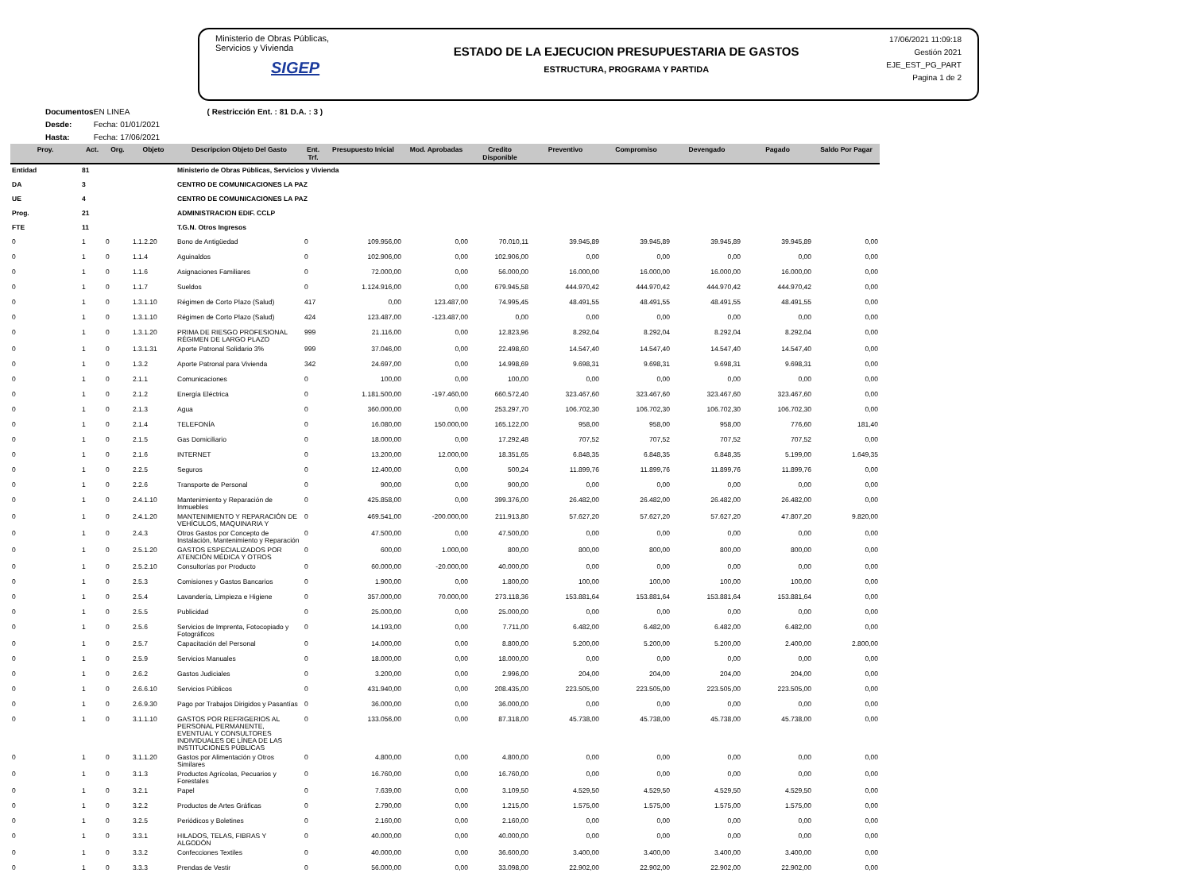Ministerio de Obras Públicas, Servicios y Vivienda
SIGEP
ESTADO DE LA EJECUCION PRESUPUESTARIA DE GASTOS
ESTRUCTURA, PROGRAMA Y PARTIDA
17/06/2021 11:09:18
Gestión 2021
EJE_EST_PG_PART
Pagina 1 de 2
Documentos: EN LINEA ( Restricción Ent. : 81 D.A. : 3 )
Desde: Fecha: 01/01/2021
Hasta: Fecha: 17/06/2021
| Proy. | Act. | Org. | Objeto | Descripcion Objeto Del Gasto | Ent. Trf. | Presupuesto Inicial | Mod. Aprobadas | Credito Disponible | Preventivo | Compromiso | Devengado | Pagado | Saldo Por Pagar |
| --- | --- | --- | --- | --- | --- | --- | --- | --- | --- | --- | --- | --- | --- |
| Entidad | 81 | | | Ministerio de Obras Públicas, Servicios y Vivienda | | | | | | | | | |
| DA | 3 | | | CENTRO DE COMUNICACIONES LA PAZ | | | | | | | | | |
| UE | 4 | | | CENTRO DE COMUNICACIONES LA PAZ | | | | | | | | | |
| Prog. | 21 | | | ADMINISTRACION EDIF. CCLP | | | | | | | | | |
| FTE | 11 | | | T.G.N. Otros Ingresos | | | | | | | | | |
| 0 | 1 | 0 | 1.1.2.20 | Bono de Antigüedad | 0 | 109.956,00 | 0,00 | 70.010,11 | 39.945,89 | 39.945,89 | 39.945,89 | 39.945,89 | 0,00 |
| 0 | 1 | 0 | 1.1.4 | Aguinaldos | 0 | 102.906,00 | 0,00 | 102.906,00 | 0,00 | 0,00 | 0,00 | 0,00 | 0,00 |
| 0 | 1 | 0 | 1.1.6 | Asignaciones Familiares | 0 | 72.000,00 | 0,00 | 56.000,00 | 16.000,00 | 16.000,00 | 16.000,00 | 16.000,00 | 0,00 |
| 0 | 1 | 0 | 1.1.7 | Sueldos | 0 | 1.124.916,00 | 0,00 | 679.945,58 | 444.970,42 | 444.970,42 | 444.970,42 | 444.970,42 | 0,00 |
| 0 | 1 | 0 | 1.3.1.10 | Régimen de Corto Plazo (Salud) | 417 | 0,00 | 123.487,00 | 74.995,45 | 48.491,55 | 48.491,55 | 48.491,55 | 48.491,55 | 0,00 |
| 0 | 1 | 0 | 1.3.1.10 | Régimen de Corto Plazo (Salud) | 424 | 123.487,00 | -123.487,00 | 0,00 | 0,00 | 0,00 | 0,00 | 0,00 | 0,00 |
| 0 | 1 | 0 | 1.3.1.20 | PRIMA DE RIESGO PROFESIONAL RÉGIMEN DE LARGO PLAZO | 999 | 21.116,00 | 0,00 | 12.823,96 | 8.292,04 | 8.292,04 | 8.292,04 | 8.292,04 | 0,00 |
| 0 | 1 | 0 | 1.3.1.31 | Aporte Patronal Solidario 3% | 999 | 37.046,00 | 0,00 | 22.498,60 | 14.547,40 | 14.547,40 | 14.547,40 | 14.547,40 | 0,00 |
| 0 | 1 | 0 | 1.3.2 | Aporte Patronal para Vivienda | 342 | 24.697,00 | 0,00 | 14.998,69 | 9.698,31 | 9.698,31 | 9.698,31 | 9.698,31 | 0,00 |
| 0 | 1 | 0 | 2.1.1 | Comunicaciones | 0 | 100,00 | 0,00 | 100,00 | 0,00 | 0,00 | 0,00 | 0,00 | 0,00 |
| 0 | 1 | 0 | 2.1.2 | Energía Eléctrica | 0 | 1.181.500,00 | -197.460,00 | 660.572,40 | 323.467,60 | 323.467,60 | 323.467,60 | 323.467,60 | 0,00 |
| 0 | 1 | 0 | 2.1.3 | Agua | 0 | 360.000,00 | 0,00 | 253.297,70 | 106.702,30 | 106.702,30 | 106.702,30 | 106.702,30 | 0,00 |
| 0 | 1 | 0 | 2.1.4 | TELEFONÍA | 0 | 16.080,00 | 150.000,00 | 165.122,00 | 958,00 | 958,00 | 958,00 | 776,60 | 181,40 |
| 0 | 1 | 0 | 2.1.5 | Gas Domiciliario | 0 | 18.000,00 | 0,00 | 17.292,48 | 707,52 | 707,52 | 707,52 | 707,52 | 0,00 |
| 0 | 1 | 0 | 2.1.6 | INTERNET | 0 | 13.200,00 | 12.000,00 | 18.351,65 | 6.848,35 | 6.848,35 | 6.848,35 | 5.199,00 | 1.649,35 |
| 0 | 1 | 0 | 2.2.5 | Seguros | 0 | 12.400,00 | 0,00 | 500,24 | 11.899,76 | 11.899,76 | 11.899,76 | 11.899,76 | 0,00 |
| 0 | 1 | 0 | 2.2.6 | Transporte de Personal | 0 | 900,00 | 0,00 | 900,00 | 0,00 | 0,00 | 0,00 | 0,00 | 0,00 |
| 0 | 1 | 0 | 2.4.1.10 | Mantenimiento y Reparación de Inmuebles | 0 | 425.858,00 | 0,00 | 399.376,00 | 26.482,00 | 26.482,00 | 26.482,00 | 26.482,00 | 0,00 |
| 0 | 1 | 0 | 2.4.1.20 | MANTENIMIENTO Y REPARACIÓN DE VEHÍCULOS, MAQUINARIA Y | 0 | 469.541,00 | -200.000,00 | 211.913,80 | 57.627,20 | 57.627,20 | 57.627,20 | 47.807,20 | 9.820,00 |
| 0 | 1 | 0 | 2.4.3 | Otros Gastos por Concepto de Instalación, Mantenimiento y Reparación | 0 | 47.500,00 | 0,00 | 47.500,00 | 0,00 | 0,00 | 0,00 | 0,00 | 0,00 |
| 0 | 1 | 0 | 2.5.1.20 | GASTOS ESPECIALIZADOS POR ATENCIÓN MÉDICA Y OTROS | 0 | 600,00 | 1.000,00 | 800,00 | 800,00 | 800,00 | 800,00 | 800,00 | 0,00 |
| 0 | 1 | 0 | 2.5.2.10 | Consultorías por Producto | 0 | 60.000,00 | -20.000,00 | 40.000,00 | 0,00 | 0,00 | 0,00 | 0,00 | 0,00 |
| 0 | 1 | 0 | 2.5.3 | Comisiones y Gastos Bancarios | 0 | 1.900,00 | 0,00 | 1.800,00 | 100,00 | 100,00 | 100,00 | 100,00 | 0,00 |
| 0 | 1 | 0 | 2.5.4 | Lavandería, Limpieza e Higiene | 0 | 357.000,00 | 70.000,00 | 273.118,36 | 153.881,64 | 153.881,64 | 153.881,64 | 153.881,64 | 0,00 |
| 0 | 1 | 0 | 2.5.5 | Publicidad | 0 | 25.000,00 | 0,00 | 25.000,00 | 0,00 | 0,00 | 0,00 | 0,00 | 0,00 |
| 0 | 1 | 0 | 2.5.6 | Servicios de Imprenta, Fotocopiado y Fotográficos | 0 | 14.193,00 | 0,00 | 7.711,00 | 6.482,00 | 6.482,00 | 6.482,00 | 6.482,00 | 0,00 |
| 0 | 1 | 0 | 2.5.7 | Capacitación del Personal | 0 | 14.000,00 | 0,00 | 8.800,00 | 5.200,00 | 5.200,00 | 5.200,00 | 2.400,00 | 2.800,00 |
| 0 | 1 | 0 | 2.5.9 | Servicios Manuales | 0 | 18.000,00 | 0,00 | 18.000,00 | 0,00 | 0,00 | 0,00 | 0,00 | 0,00 |
| 0 | 1 | 0 | 2.6.2 | Gastos Judiciales | 0 | 3.200,00 | 0,00 | 2.996,00 | 204,00 | 204,00 | 204,00 | 204,00 | 0,00 |
| 0 | 1 | 0 | 2.6.6.10 | Servicios Públicos | 0 | 431.940,00 | 0,00 | 208.435,00 | 223.505,00 | 223.505,00 | 223.505,00 | 223.505,00 | 0,00 |
| 0 | 1 | 0 | 2.6.9.30 | Pago por Trabajos Dirigidos y Pasantías | 0 | 36.000,00 | 0,00 | 36.000,00 | 0,00 | 0,00 | 0,00 | 0,00 | 0,00 |
| 0 | 1 | 0 | 3.1.1.10 | GASTOS POR REFRIGERIOS AL PERSONAL PERMANENTE, EVENTUAL Y CONSULTORES INDIVIDUALES DE LÍNEA DE LAS INSTITUCIONES PÚBLICAS | 0 | 133.056,00 | 0,00 | 87.318,00 | 45.738,00 | 45.738,00 | 45.738,00 | 45.738,00 | 0,00 |
| 0 | 1 | 0 | 3.1.1.20 | Gastos por Alimentación y Otros Similares | 0 | 4.800,00 | 0,00 | 4.800,00 | 0,00 | 0,00 | 0,00 | 0,00 | 0,00 |
| 0 | 1 | 0 | 3.1.3 | Productos Agrícolas, Pecuarios y Forestales | 0 | 16.760,00 | 0,00 | 16.760,00 | 0,00 | 0,00 | 0,00 | 0,00 | 0,00 |
| 0 | 1 | 0 | 3.2.1 | Papel | 0 | 7.639,00 | 0,00 | 3.109,50 | 4.529,50 | 4.529,50 | 4.529,50 | 4.529,50 | 0,00 |
| 0 | 1 | 0 | 3.2.2 | Productos de Artes Gráficas | 0 | 2.790,00 | 0,00 | 1.215,00 | 1.575,00 | 1.575,00 | 1.575,00 | 1.575,00 | 0,00 |
| 0 | 1 | 0 | 3.2.5 | Periódicos y Boletines | 0 | 2.160,00 | 0,00 | 2.160,00 | 0,00 | 0,00 | 0,00 | 0,00 | 0,00 |
| 0 | 1 | 0 | 3.3.1 | HILADOS, TELAS, FIBRAS Y ALGODÓN | 0 | 40.000,00 | 0,00 | 40.000,00 | 0,00 | 0,00 | 0,00 | 0,00 | 0,00 |
| 0 | 1 | 0 | 3.3.2 | Confecciones Textiles | 0 | 40.000,00 | 0,00 | 36.600,00 | 3.400,00 | 3.400,00 | 3.400,00 | 3.400,00 | 0,00 |
| 0 | 1 | 0 | 3.3.3 | Prendas de Vestir | 0 | 56.000,00 | 0,00 | 33.098,00 | 22.902,00 | 22.902,00 | 22.902,00 | 22.902,00 | 0,00 |